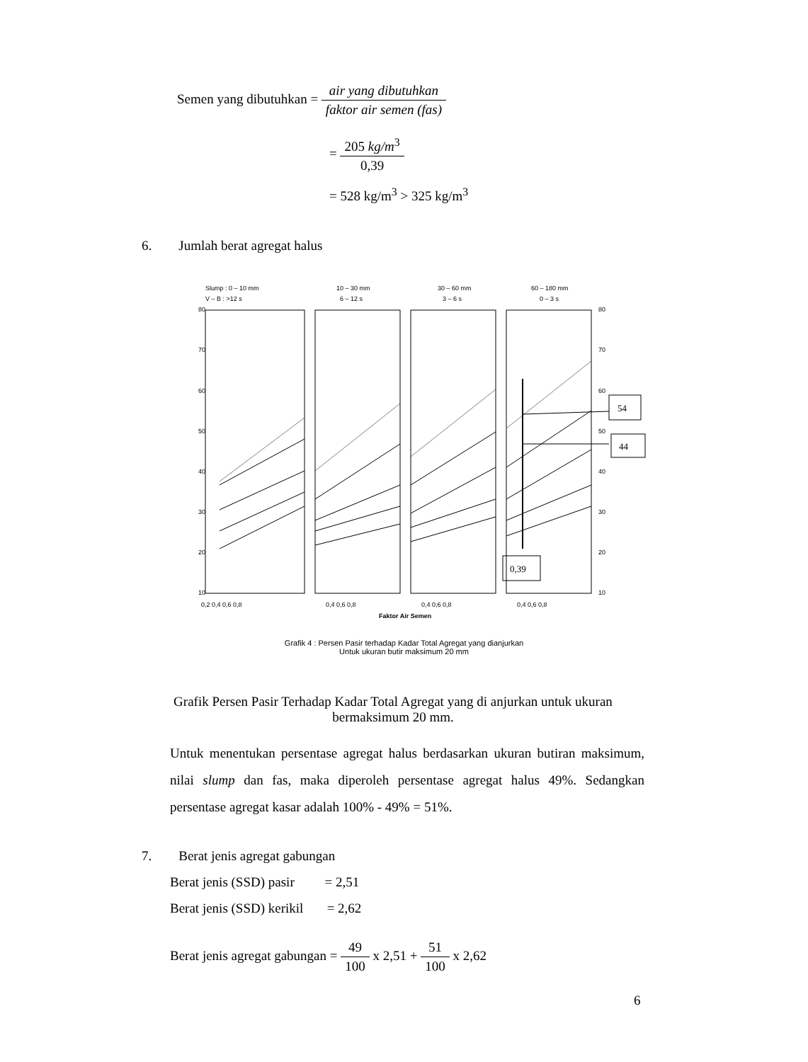Semen yang dibutuhkan =
air yang dibutuhkan faktor air semen (fas)
=
205 kg/m<sup>3</sup> 0,39
= 528 kg/m<sup>3</sup> > 325 kg/m<sup>3</sup>
6. Jumlah berat agregat halus
Slump : 0 – 10 mm
V – B : >12 s
10 – 30 mm
6 – 12 s
30 – 60 mm
3 – 6 s
60 – 180 mm
0 – 3 s
80
70
60
50
40
30
20
10
80
70
60
50
40
30
20
10
0,2 0,4 0,6 0,8
0,4 0,6 0,8
0,4 0,6 0,8
0,4 0,6 0,8
Faktor Air Semen
54
44
0,39
Grafik 4 : Persen Pasir terhadap Kadar Total Agregat yang dianjurkan
Untuk ukuran butir maksimum 20 mm
Grafik Persen Pasir Terhadap Kadar Total Agregat yang di anjurkan untuk ukuran bermaksimum 20 mm.
Untuk menentukan persentase agregat halus berdasarkan ukuran butiran maksimum, nilai slump dan fas, maka diperoleh persentase agregat halus 49%. Sedangkan persentase agregat kasar adalah 100% - 49% = 51%.
7. Berat jenis agregat gabungan
Berat jenis (SSD) pasir = 2,51
Berat jenis (SSD) kerikil = 2,62
Berat jenis agregat gabungan =
49 100
x 2,51 +
51 100
x 2,62
6